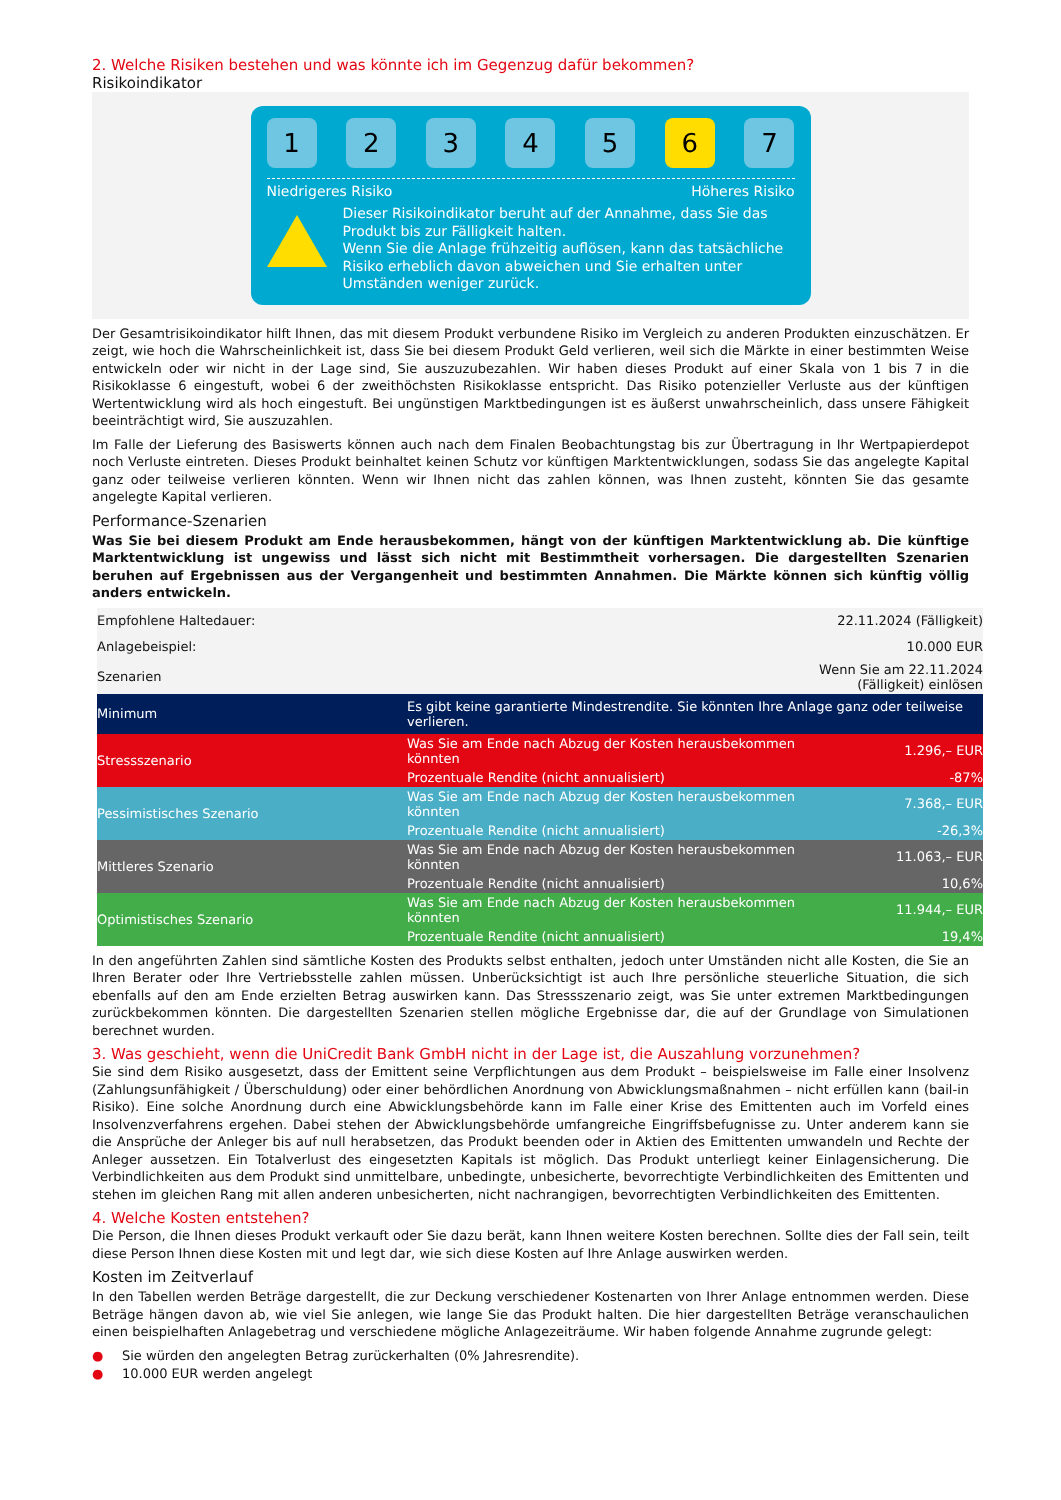2. Welche Risiken bestehen und was könnte ich im Gegenzug dafür bekommen?
Risikoindikator
1 2 3 4 5 6 7
Niedrigeres Risiko Höheres Risiko
Dieser Risikoindikator beruht auf der Annahme, dass Sie das Produkt bis zur Fälligkeit halten.
Wenn Sie die Anlage frühzeitig auflösen, kann das tatsächliche Risiko erheblich davon abweichen und Sie erhalten unter Umständen weniger zurück.
Der Gesamtrisikoindikator hilft Ihnen, das mit diesem Produkt verbundene Risiko im Vergleich zu anderen Produkten einzuschätzen. Er zeigt, wie hoch die Wahrscheinlichkeit ist, dass Sie bei diesem Produkt Geld verlieren, weil sich die Märkte in einer bestimmten Weise entwickeln oder wir nicht in der Lage sind, Sie auszuzubezahlen. Wir haben dieses Produkt auf einer Skala von 1 bis 7 in die Risikoklasse 6 eingestuft, wobei 6 der zweithöchsten Risikoklasse entspricht. Das Risiko potenzieller Verluste aus der künftigen Wertentwicklung wird als hoch eingestuft. Bei ungünstigen Marktbedingungen ist es äußerst unwahrscheinlich, dass unsere Fähigkeit beeinträchtigt wird, Sie auszuzahlen.
Im Falle der Lieferung des Basiswerts können auch nach dem Finalen Beobachtungstag bis zur Übertragung in Ihr Wertpapierdepot noch Verluste eintreten. Dieses Produkt beinhaltet keinen Schutz vor künftigen Marktentwicklungen, sodass Sie das angelegte Kapital ganz oder teilweise verlieren könnten. Wenn wir Ihnen nicht das zahlen können, was Ihnen zusteht, könnten Sie das gesamte angelegte Kapital verlieren.
Performance-Szenarien
Was Sie bei diesem Produkt am Ende herausbekommen, hängt von der künftigen Marktentwicklung ab. Die künftige Marktentwicklung ist ungewiss und lässt sich nicht mit Bestimmtheit vorhersagen. Die dargestellten Szenarien beruhen auf Ergebnissen aus der Vergangenheit und bestimmten Annahmen. Die Märkte können sich künftig völlig anders entwickeln.
| Empfohlene Haltedauer: | | 22.11.2024 (Fälligkeit) |
| Anlagebeispiel: | | 10.000 EUR |
| Szenarien | | Wenn Sie am 22.11.2024 (Fälligkeit) einlösen |
| Minimum | Es gibt keine garantierte Mindestrendite. Sie könnten Ihre Anlage ganz oder teilweise verlieren. | |
| Stressszenario | Was Sie am Ende nach Abzug der Kosten herausbekommen könnten | 1.296,– EUR |
| | Prozentuale Rendite (nicht annualisiert) | -87% |
| Pessimistisches Szenario | Was Sie am Ende nach Abzug der Kosten herausbekommen könnten | 7.368,– EUR |
| | Prozentuale Rendite (nicht annualisiert) | -26,3% |
| Mittleres Szenario | Was Sie am Ende nach Abzug der Kosten herausbekommen könnten | 11.063,– EUR |
| | Prozentuale Rendite (nicht annualisiert) | 10,6% |
| Optimistisches Szenario | Was Sie am Ende nach Abzug der Kosten herausbekommen könnten | 11.944,– EUR |
| | Prozentuale Rendite (nicht annualisiert) | 19,4% |
In den angeführten Zahlen sind sämtliche Kosten des Produkts selbst enthalten, jedoch unter Umständen nicht alle Kosten, die Sie an Ihren Berater oder Ihre Vertriebsstelle zahlen müssen. Unberücksichtigt ist auch Ihre persönliche steuerliche Situation, die sich ebenfalls auf den am Ende erzielten Betrag auswirken kann. Das Stressszenario zeigt, was Sie unter extremen Marktbedingungen zurückbekommen könnten. Die dargestellten Szenarien stellen mögliche Ergebnisse dar, die auf der Grundlage von Simulationen berechnet wurden.
3. Was geschieht, wenn die UniCredit Bank GmbH nicht in der Lage ist, die Auszahlung vorzunehmen?
Sie sind dem Risiko ausgesetzt, dass der Emittent seine Verpflichtungen aus dem Produkt – beispielsweise im Falle einer Insolvenz (Zahlungsunfähigkeit / Überschuldung) oder einer behördlichen Anordnung von Abwicklungsmaßnahmen – nicht erfüllen kann (bail-in Risiko). Eine solche Anordnung durch eine Abwicklungsbehörde kann im Falle einer Krise des Emittenten auch im Vorfeld eines Insolvenzverfahrens ergehen. Dabei stehen der Abwicklungsbehörde umfangreiche Eingriffsbefugnisse zu. Unter anderem kann sie die Ansprüche der Anleger bis auf null herabsetzen, das Produkt beenden oder in Aktien des Emittenten umwandeln und Rechte der Anleger aussetzen. Ein Totalverlust des eingesetzten Kapitals ist möglich. Das Produkt unterliegt keiner Einlagensicherung. Die Verbindlichkeiten aus dem Produkt sind unmittelbare, unbedingte, unbesicherte, bevorrechtigte Verbindlichkeiten des Emittenten und stehen im gleichen Rang mit allen anderen unbesicherten, nicht nachrangigen, bevorrechtigten Verbindlichkeiten des Emittenten.
4. Welche Kosten entstehen?
Die Person, die Ihnen dieses Produkt verkauft oder Sie dazu berät, kann Ihnen weitere Kosten berechnen. Sollte dies der Fall sein, teilt diese Person Ihnen diese Kosten mit und legt dar, wie sich diese Kosten auf Ihre Anlage auswirken werden.
Kosten im Zeitverlauf
In den Tabellen werden Beträge dargestellt, die zur Deckung verschiedener Kostenarten von Ihrer Anlage entnommen werden. Diese Beträge hängen davon ab, wie viel Sie anlegen, wie lange Sie das Produkt halten. Die hier dargestellten Beträge veranschaulichen einen beispielhaften Anlagebetrag und verschiedene mögliche Anlagezeiträume. Wir haben folgende Annahme zugrunde gelegt:
● Sie würden den angelegten Betrag zurückerhalten (0% Jahresrendite).
● 10.000 EUR werden angelegt